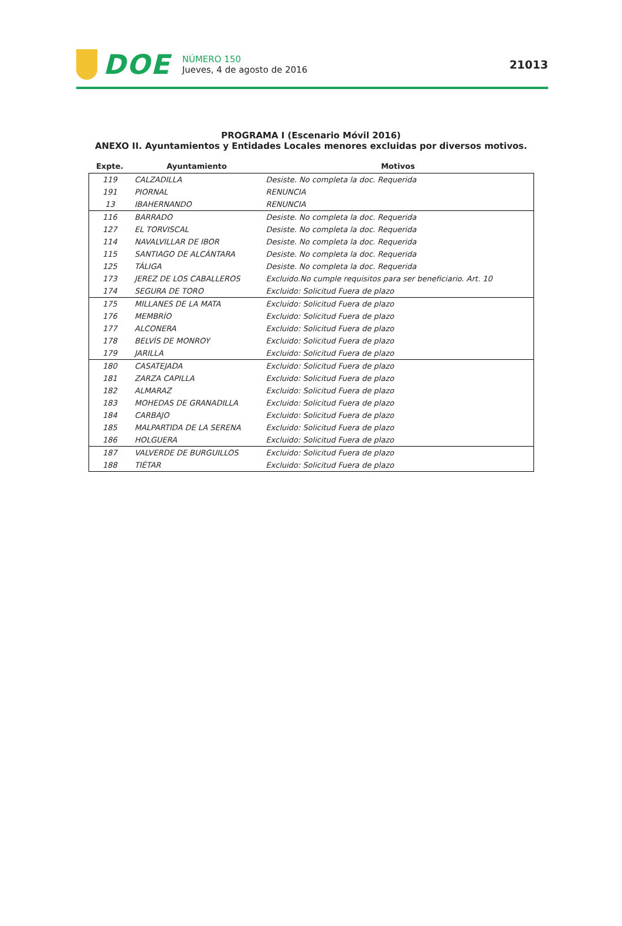DOE
NÚMERO 150
Jueves, 4 de agosto de 2016
21013
PROGRAMA I (Escenario Móvil 2016)
ANEXO II. Ayuntamientos y Entidades Locales menores excluidas por diversos motivos.
| Expte. | Ayuntamiento | Motivos |
| --- | --- | --- |
| 119 | CALZADILLA | Desiste. No completa la doc. Requerida |
| 191 | PIORNAL | RENUNCIA |
| 13 | IBAHERNANDO | RENUNCIA |
| 116 | BARRADO | Desiste. No completa la doc. Requerida |
| 127 | EL TORVISCAL | Desiste. No completa la doc. Requerida |
| 114 | NAVALVILLAR DE IBOR | Desiste. No completa la doc. Requerida |
| 115 | SANTIAGO DE ALCÁNTARA | Desiste. No completa la doc. Requerida |
| 125 | TÁLIGA | Desiste. No completa la doc. Requerida |
| 173 | JEREZ DE LOS CABALLEROS | Excluido.No cumple requisitos para ser beneficiario. Art. 10 |
| 174 | SEGURA DE TORO | Excluido: Solicitud Fuera de plazo |
| 175 | MILLANES DE LA MATA | Excluido: Solicitud Fuera de plazo |
| 176 | MEMBRÍO | Excluido: Solicitud Fuera de plazo |
| 177 | ALCONERA | Excluido: Solicitud Fuera de plazo |
| 178 | BELVÍS DE MONROY | Excluido: Solicitud Fuera de plazo |
| 179 | JARILLA | Excluido: Solicitud Fuera de plazo |
| 180 | CASATEJADA | Excluido: Solicitud Fuera de plazo |
| 181 | ZARZA CAPILLA | Excluido: Solicitud Fuera de plazo |
| 182 | ALMARAZ | Excluido: Solicitud Fuera de plazo |
| 183 | MOHEDAS DE GRANADILLA | Excluido: Solicitud Fuera de plazo |
| 184 | CARBAJO | Excluido: Solicitud Fuera de plazo |
| 185 | MALPARTIDA DE LA SERENA | Excluido: Solicitud Fuera de plazo |
| 186 | HOLGUERA | Excluido: Solicitud Fuera de plazo |
| 187 | VALVERDE DE BURGUILLOS | Excluido: Solicitud Fuera de plazo |
| 188 | TIÉTAR | Excluido: Solicitud Fuera de plazo |